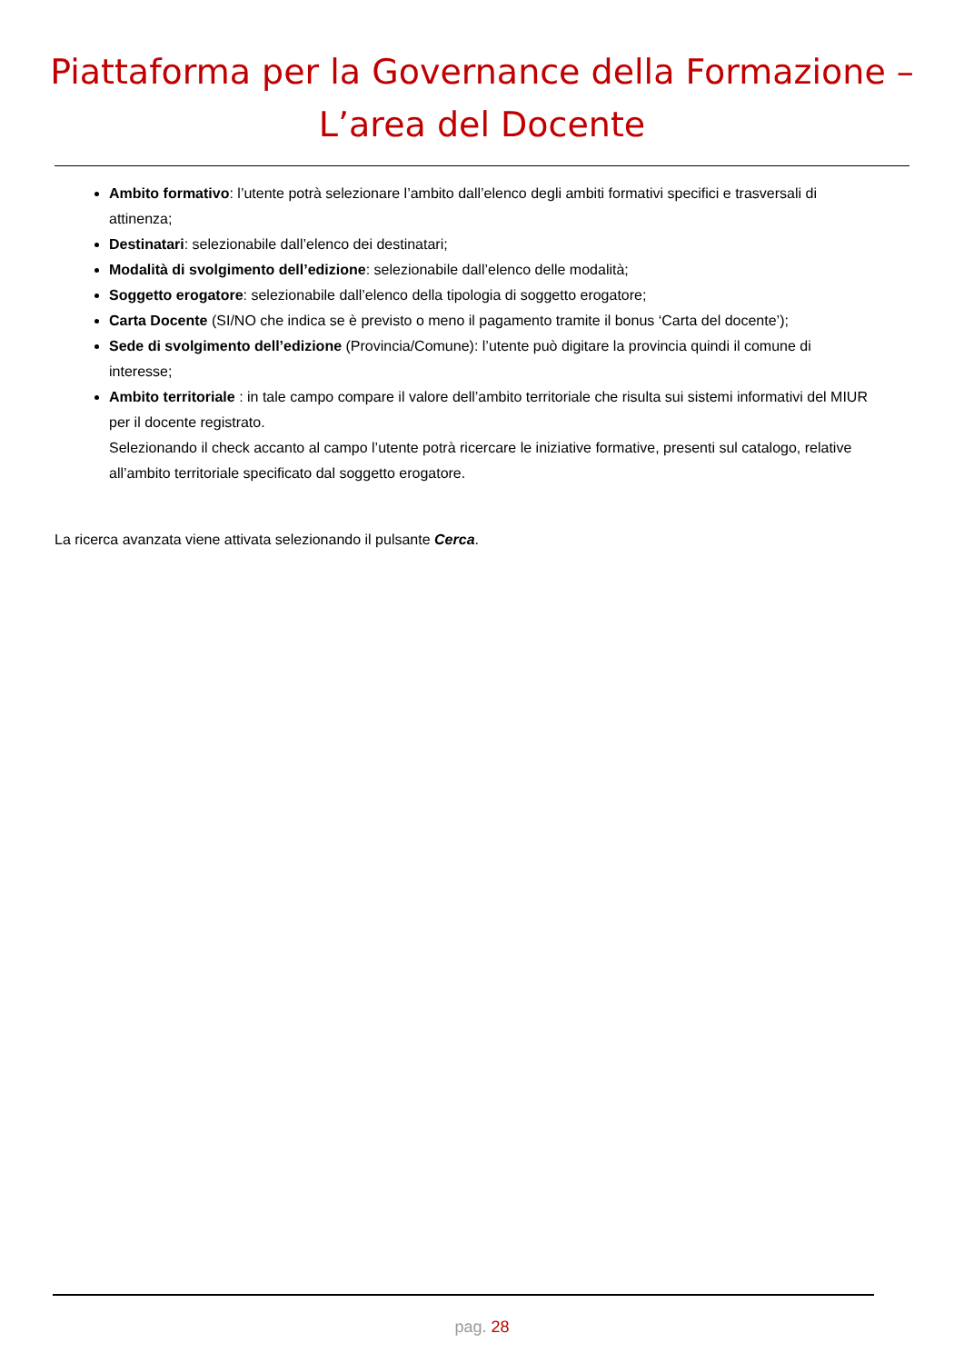Piattaforma per la Governance della Formazione –
L’area del Docente
Ambito formativo: l’utente potrà selezionare l’ambito dall’elenco degli ambiti formativi specifici e trasversali di attinenza;
Destinatari: selezionabile dall’elenco dei destinatari;
Modalità di svolgimento dell’edizione: selezionabile dall’elenco delle modalità;
Soggetto erogatore: selezionabile dall’elenco della tipologia di soggetto erogatore;
Carta Docente (SI/NO che indica se è previsto o meno il pagamento tramite il bonus ‘Carta del docente’);
Sede di svolgimento dell’edizione (Provincia/Comune): l’utente può digitare la provincia quindi il comune di interesse;
Ambito territoriale : in tale campo compare il valore dell’ambito territoriale che risulta sui sistemi informativi del MIUR per il docente registrato.
Selezionando il check accanto al campo l’utente potrà ricercare le iniziative formative, presenti sul catalogo, relative all’ambito territoriale specificato dal soggetto erogatore.
La ricerca avanzata viene attivata selezionando il pulsante Cerca.
pag. 28